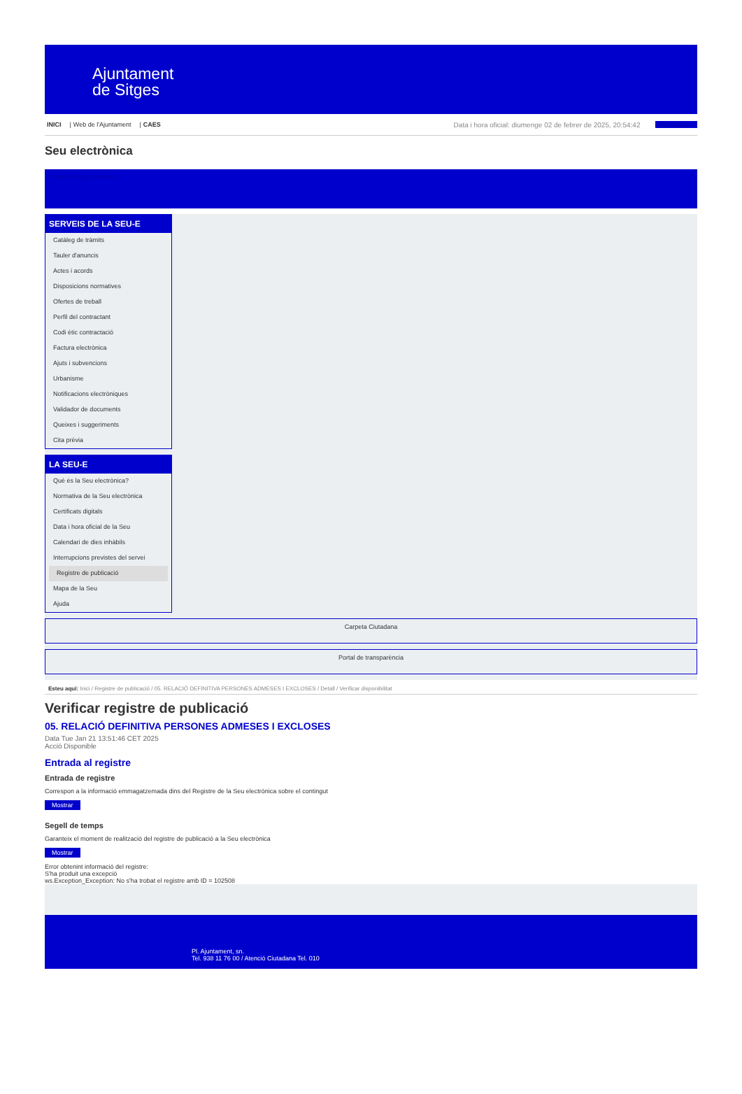Ajuntament
de Sitges
INICI | Web de l'Ajuntament | CAES Data i hora oficial: diumenge 02 de febrer de 2025, 20:54:42 Sincronitza
Seu electrònica
Obtenir còpia autèntica
SERVEIS DE LA SEU-E
Catàleg de tràmits
Tauler d'anuncis
Actes i acords
Disposicions normatives
Ofertes de treball
Perfil del contractant
Codi ètic contractació
Factura electrònica
Ajuts i subvencions
Urbanisme
Notificacions electròniques
Validador de documents
Queixes i suggeriments
Cita prèvia
LA SEU-E
Què és la Seu electrònica?
Normativa de la Seu electrònica
Certificats digitals
Data i hora oficial de la Seu
Calendari de dies inhàbils
Interrupcions previstes del servei
Registre de publicació
Mapa de la Seu
Ajuda
Carpeta Ciutadana
Portal de transparència
Esteu aquí: Inici / Registre de publicació / 05. RELACIÓ DEFINITIVA PERSONES ADMESES I EXCLOSES / Detall / Verificar disponibilitat
Verificar registre de publicació
05. RELACIÓ DEFINITIVA PERSONES ADMESES I EXCLOSES
Data Tue Jan 21 13:51:46 CET 2025
Acció Disponible
Entrada al registre
Entrada de registre
Correspon a la informació emmagatzemada dins del Registre de la Seu electrònica sobre el contingut
Mostrar
Segell de temps
Garanteix el moment de realització del registre de publicació a la Seu electrònica
Mostrar
Error obtenint informació del registre:
S'ha produit una excepció
ws.Exception_Exception: No s'ha trobat el registre amb ID = 102508
Pl. Ajuntament, sn.
Tel. 938 11 76 00 / Atenció Ciutadana Tel. 010